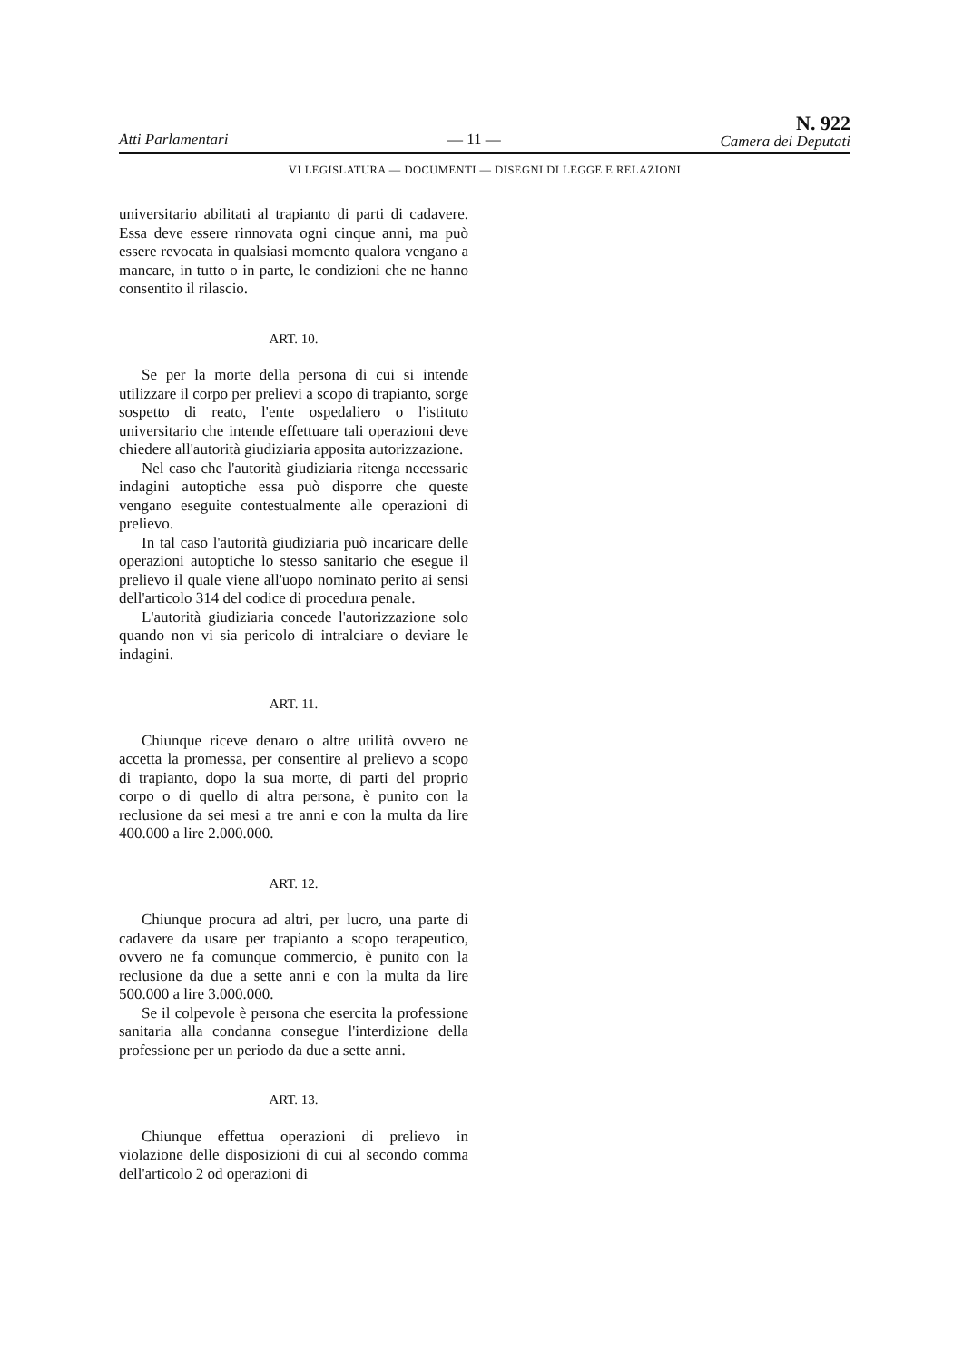Atti Parlamentari — 11 —
N. 922
Camera dei Deputati
VI LEGISLATURA — DOCUMENTI — DISEGNI DI LEGGE E RELAZIONI
universitario abilitati al trapianto di parti di cadavere. Essa deve essere rinnovata ogni cinque anni, ma può essere revocata in qualsiasi momento qualora vengano a mancare, in tutto o in parte, le condizioni che ne hanno consentito il rilascio.
ART. 10.
Se per la morte della persona di cui si intende utilizzare il corpo per prelievi a scopo di trapianto, sorge sospetto di reato, l'ente ospedaliero o l'istituto universitario che intende effettuare tali operazioni deve chiedere all'autorità giudiziaria apposita autorizzazione.
Nel caso che l'autorità giudiziaria ritenga necessarie indagini autoptiche essa può disporre che queste vengano eseguite contestualmente alle operazioni di prelievo.
In tal caso l'autorità giudiziaria può incaricare delle operazioni autoptiche lo stesso sanitario che esegue il prelievo il quale viene all'uopo nominato perito ai sensi dell'articolo 314 del codice di procedura penale.
L'autorità giudiziaria concede l'autorizzazione solo quando non vi sia pericolo di intralciare o deviare le indagini.
ART. 11.
Chiunque riceve denaro o altre utilità ovvero ne accetta la promessa, per consentire al prelievo a scopo di trapianto, dopo la sua morte, di parti del proprio corpo o di quello di altra persona, è punito con la reclusione da sei mesi a tre anni e con la multa da lire 400.000 a lire 2.000.000.
ART. 12.
Chiunque procura ad altri, per lucro, una parte di cadavere da usare per trapianto a scopo terapeutico, ovvero ne fa comunque commercio, è punito con la reclusione da due a sette anni e con la multa da lire 500.000 a lire 3.000.000.
Se il colpevole è persona che esercita la professione sanitaria alla condanna consegue l'interdizione della professione per un periodo da due a sette anni.
ART. 13.
Chiunque effettua operazioni di prelievo in violazione delle disposizioni di cui al secondo comma dell'articolo 2 od operazioni di